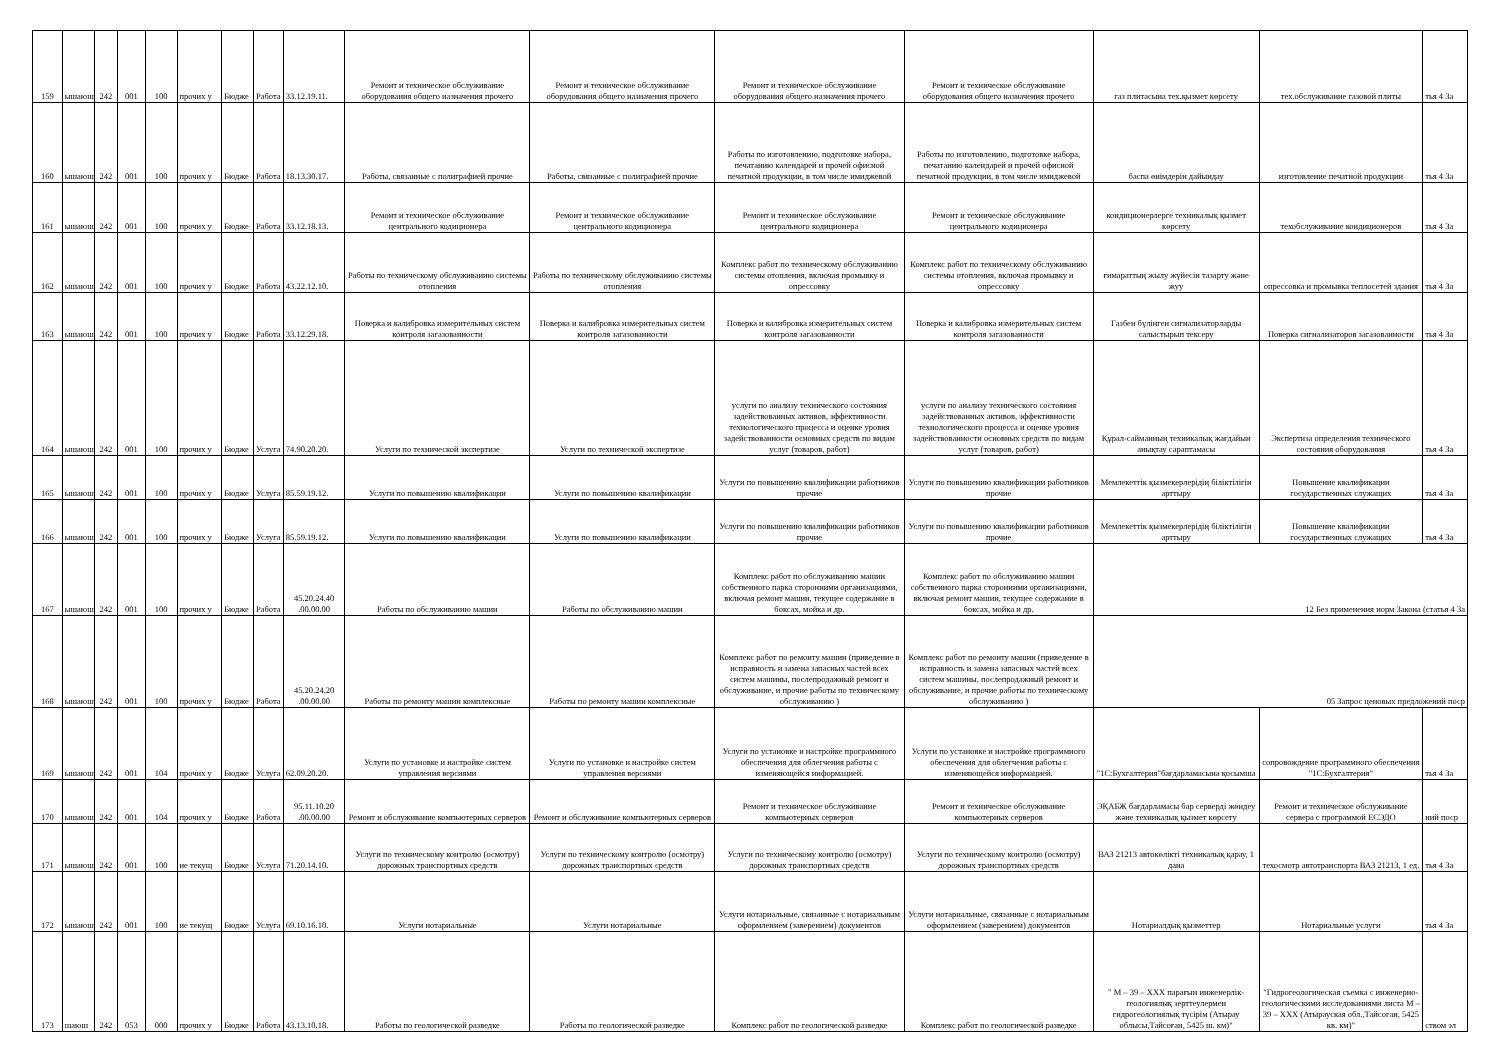| 159 | ышаюш | 242 | 001 | 100 | прочих у | Бюдже | Работа | 33.12.19.11. | Ремонт и техническое обслуживание оборудования общего назначения прочего | Ремонт и техническое обслуживание оборудования общего назначения прочего | Ремонт и техническое обслуживание оборудования общего назначения прочего | Ремонт и техническое обслуживание оборудования общего назначения прочего | газ плитасына тех.қызмет көрсету | тех.обслуживание газовой плиты | тья 4 За |
| 160 | ышаюш | 242 | 001 | 100 | прочих у | Бюдже | Работа | 18.13.30.17. | Работы, связанные с полиграфией прочие | Работы, связанные с полиграфией прочие | Работы по изготовлению, подготовке набора, печатанию календарей и прочей офисной печатной продукции, в том числе имиджевой | Работы по изготовлению, подготовке набора, печатанию календарей и прочей офисной печатной продукции, в том числе имиджевой | баспа өнімдерін дайындау | изготовление печатной продукции | тья 4 За |
| 161 | ышаюш | 242 | 001 | 100 | прочих у | Бюдже | Работа | 33.12.18.13. | Ремонт и техническое обслуживание центрального кодиционера | Ремонт и техническое обслуживание центрального кодиционера | Ремонт и техническое обслуживание центрального кодиционера | Ремонт и техническое обслуживание центрального кодиционера | кондиционерлерге техникалық қызмет көрсету | техобслуживание кондиционеров | тья 4 За |
| 162 | ышаюш | 242 | 001 | 100 | прочих у | Бюдже | Работа | 43.22.12.10. | Работы по техническому обслуживанию системы отопления | Работы по техническому обслуживанию системы отопления | Комплекс работ по техническому обслуживанию системы отопления, включая промывку и опрессовку | Комплекс работ по техническому обслуживанию системы отопления, включая промывку и опрессовку | ғимараттың жылу жүйесін тазарту және жуу | опрессовка и промывка теплосетей здания | тья 4 За |
| 163 | ышаюш | 242 | 001 | 100 | прочих у | Бюдже | Работа | 33.12.29.18. | Поверка и калибровка измерительных систем контроля загазованности | Поверка и калибровка измерительных систем контроля загазованности | Поверка и калибровка измерительных систем контроля загазованности | Поверка и калибровка измерительных систем контроля загазованности | Газбен бүлінген сигнализаторларды салыстырып тексеру | Поверка сигнализаторов загазованности | тья 4 За |
| 164 | ышаюш | 242 | 001 | 100 | прочих у | Бюдже | Услуга | 74.90.20.20. | Услуги по технической экспертизе | Услуги по технической экспертизе | услуги по анализу технического состояния задействованных активов, эффективности технологического процесса и оценке уровня задействованности основных средств по видам услуг (товаров, работ) | услуги по анализу технического состояния задействованных активов, эффективности технологического процесса и оценке уровня задействованности основных средств по видам услуг (товаров, работ) | Құрал-сайманның техникалық жағдайын анықтау сараптамасы | Экспертиза определения технического состояния оборудования | тья 4 За |
| 165 | ышаюш | 242 | 001 | 100 | прочих у | Бюдже | Услуга | 85.59.19.12. | Услуги по повышению квалификации | Услуги по повышению квалификации | Услуги по повышению квалификации работников прочие | Услуги по повышению квалификации работников прочие | Мемлекеттік қызмекерлерідің біліктілігін арттыру | Повышение квалификации государственных служащих | тья 4 За |
| 166 | ышаюш | 242 | 001 | 100 | прочих у | Бюдже | Услуга | 85.59.19.12. | Услуги по повышению квалификации | Услуги по повышению квалификации | Услуги по повышению квалификации работников прочие | Услуги по повышению квалификации работников прочие | Мемлекеттік қызмекерлерідің біліктілігін арттыру | Повышение квалификации государственных служащих | тья 4 За |
| 167 | ышаюш | 242 | 001 | 100 | прочих у | Бюдже | Работа | 45.20.24.40 .00.00.00 | Работы по обслуживанию машин | Работы по обслуживанию машин | Комплекс работ по обслуживанию машин собственного парка сторонними организациями, включая ремонт машин, текущее содержание в боксах, мойка и др. | Комплекс работ по обслуживанию машин собственного парка сторонними организациями, включая ремонт машин, текущее содержание в боксах, мойка и др. | 12 Без применения норм Закона (статья 4 За | | |
| 168 | ышаюш | 242 | 001 | 100 | прочих у | Бюдже | Работа | 45.20.24.20 .00.00.00 | Работы по ремонту машин комплексные | Работы по ремонту машин комплексные | Комплекс работ по ремонту машин (приведение в исправность и замена запасных частей всех систем машины, послепродажный ремонт и обслуживание, и прочие работы по техническому обслуживанию ) | Комплекс работ по ремонту машин (приведение в исправность и замена запасных частей всех систем машины, послепродажный ремонт и обслуживание, и прочие работы по техническому обслуживанию ) | 05 Запрос ценовых предложений поср | | |
| 169 | ышаюш | 242 | 001 | 104 | прочих у | Бюдже | Услуга | 62.09.20.20. | Услуги по установке и настройке систем управления версиями | Услуги по установке и настройке систем управления версиями | Услуги по установке и настройке программного обеспечения для облегчения работы с изменяющейся информацией. | Услуги по установке и настройке программного обеспечения для облегчения работы с изменяющейся информацией. | "1С:Бухгалтерия"бағдарламасына қосымша | сопровождение программного обеспечения "1С:Бухгалтерия" | тья 4 За |
| 170 | ышаюш | 242 | 001 | 104 | прочих у | Бюдже | Работа | 95.11.10.20 .00.00.00 | Ремонт и обслуживание компьютерных серверов | Ремонт и обслуживание компьютерных серверов | Ремонт и техническое обслуживание компьютерных серверов | Ремонт и техническое обслуживание компьютерных серверов | ЭҚАБЖ бағдарламасы бар серверді жөндеу және техникалық қызмет көрсету | Ремонт и техническое обслуживание сервера с программой ЕСЭДО | ний поср |
| 171 | ышаюш | 242 | 001 | 100 | ие текущ | Бюдже | Услуга | 71.20.14.10. | Услуги по техническому контролю (осмотру) дорожных транспортных средств | Услуги по техническому контролю (осмотру) дорожных транспортных средств | Услуги по техническому контролю (осмотру) дорожных транспортных средств | Услуги по техническому контролю (осмотру) дорожных транспортных средств | ВАЗ 21213 автокөлікті техникалық қарау, 1 дана | техосмотр автотранспорта ВАЗ 21213, 1 ед. | тья 4 За |
| 172 | ышаюш | 242 | 001 | 100 | ие текущ | Бюдже | Услуга | 69.10.16.10. | Услуги нотариальные | Услуги нотариальные | Услуги нотариальные, связанные с нотариальным оформлением (заверением) документов | Услуги нотариальные, связанные с нотариальным оформлением (заверением) документов | Нотариалдық қызметтер | Нотариальные услуги | тья 4 За |
| 173 | шаюш | 242 | 053 | 000 | прочих у | Бюдже | Работа | 43.13.10.18. | Работы по геологической разведке | Работы по геологической разведке | Комплекс работ по геологической разведке | Комплекс работ по геологической разведке | " М – 39 – ХХХ парағын инженерлік-геологиялық зерттеулермен гидрогеологиялық түсірім (Атырау облысы,Тайсоған, 5425 ш. км)" | "Гидрогеологическая съемка с инженерно-геологическими исследованиями листа М – 39 – ХХХ (Атырауская обл.,Тайсоган, 5425 кв. км)" | ством эл |